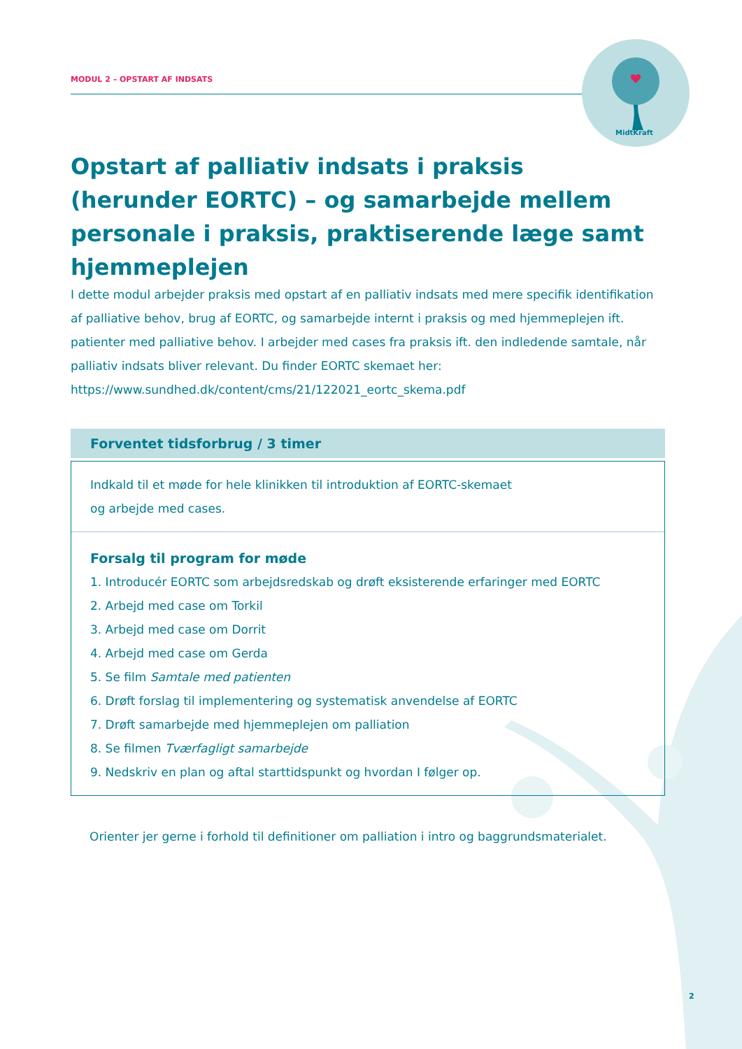MODUL 2 – OPSTART AF INDSATS
MidtKraft
Opstart af palliativ indsats i praksis (herunder EORTC) – og samarbejde mellem personale i praksis, praktiserende læge samt hjemmeplejen
I dette modul arbejder praksis med opstart af en palliativ indsats med mere specifik identifikation af palliative behov, brug af EORTC, og samarbejde internt i praksis og med hjemmeplejen ift. patienter med palliative behov. I arbejder med cases fra praksis ift. den indledende samtale, når palliativ indsats bliver relevant. Du finder EORTC skemaet her:
https://www.sundhed.dk/content/cms/21/122021_eortc_skema.pdf
Forventet tidsforbrug / 3 timer
Indkald til et møde for hele klinikken til introduktion af EORTC-skemaet
og arbejde med cases.
Forsalg til program for møde
1. Introducér EORTC som arbejdsredskab og drøft eksisterende erfaringer med EORTC
2. Arbejd med case om Torkil
3. Arbejd med case om Dorrit
4. Arbejd med case om Gerda
5. Se film Samtale med patienten
6. Drøft forslag til implementering og systematisk anvendelse af EORTC
7. Drøft samarbejde med hjemmeplejen om palliation
8. Se filmen Tværfagligt samarbejde
9. Nedskriv en plan og aftal starttidspunkt og hvordan I følger op.
Orienter jer gerne i forhold til definitioner om palliation i intro og baggrundsmaterialet.
2